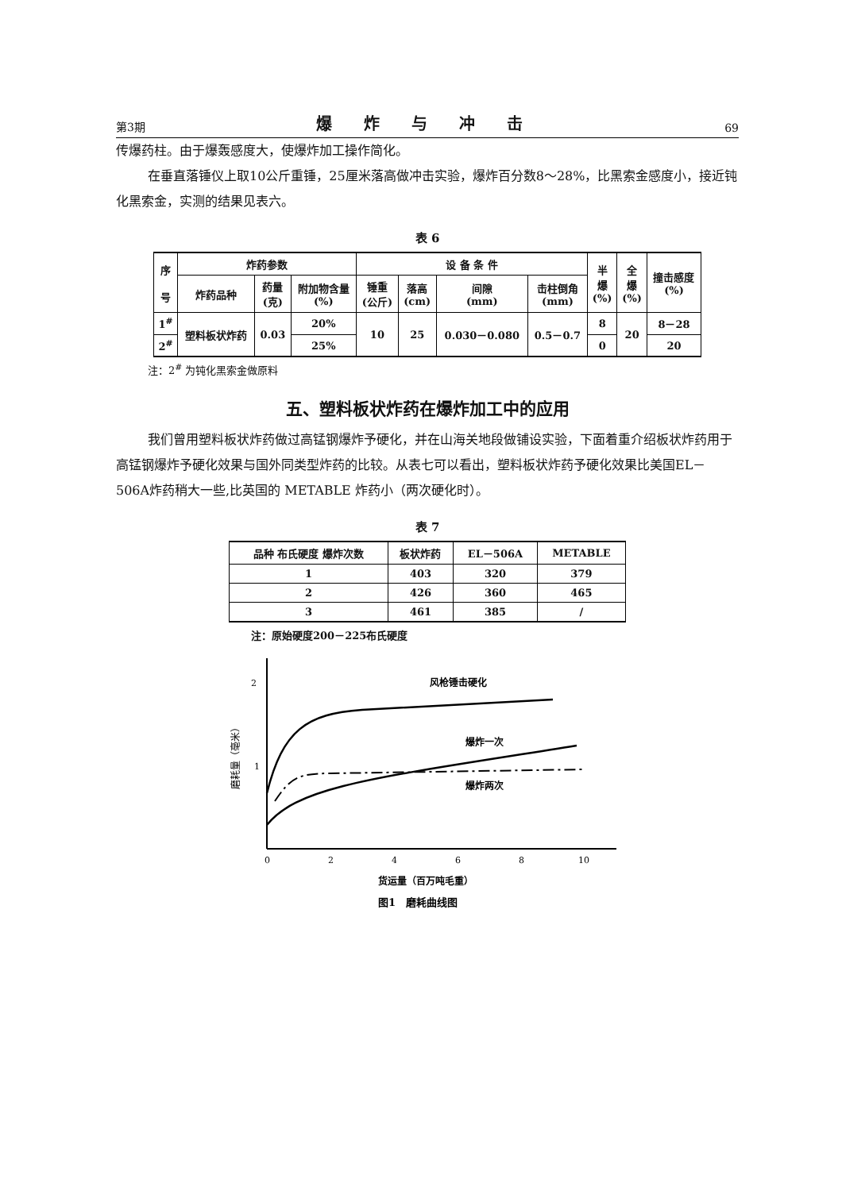第3期 爆炸与冲击 69
传爆药柱。由于爆轰感度大，使爆炸加工操作简化。
在垂直落锤仪上取10公斤重锤，25厘米落高做冲击实验，爆炸百分数8～28%，比黑索金感度小，接近钝化黑索金，实测的结果见表六。
表 6
| 序 号 | 炸药参数 | | | 设 备 条 件 | | | | 半 爆 (%) | 全 爆 (%) | 撞击感度 (%) |
| --- | --- | --- | --- | --- | --- | --- | --- | --- | --- | --- |
| | 炸药品种 | 药量 (克) | 附加物含量 (%) | 锤重 (公斤) | 落高 (cm) | 间隙 (mm) | 击柱倒角 (mm) | | | |
| 1<sup>#</sup> | 塑料板状炸药 | 0.03 | 20% | 10 | 25 | 0.030－0.080 | 0.5－0.7 | 8 | 20 | 8－28 |
| 2<sup>#</sup> | | | 25% | | | | | 0 | | 20 |
注：2<sup>#</sup> 为钝化黑索金做原料
五、塑料板状炸药在爆炸加工中的应用
我们曾用塑料板状炸药做过高锰钢爆炸予硬化，并在山海关地段做铺设实验，下面着重介绍板状炸药用于高锰钢爆炸予硬化效果与国外同类型炸药的比较。从表七可以看出，塑料板状炸药予硬化效果比美国EL－506A炸药稍大一些,比英国的 METABLE 炸药小（两次硬化时）。
表 7
| 品种 布氏硬度 爆炸次数 | 板状炸药 | EL－506A | METABLE |
| --- | --- | --- | --- |
| 1 | 403 | 320 | 379 |
| 2 | 426 | 360 | 465 |
| 3 | 461 | 385 | / |
注：原始硬度200－225布氏硬度
2
1
磨耗量（毫米）
风枪锤击硬化
爆炸一次
爆炸两次
0
2
4
6
8
10
货运量（百万吨毛重）
图1　磨耗曲线图